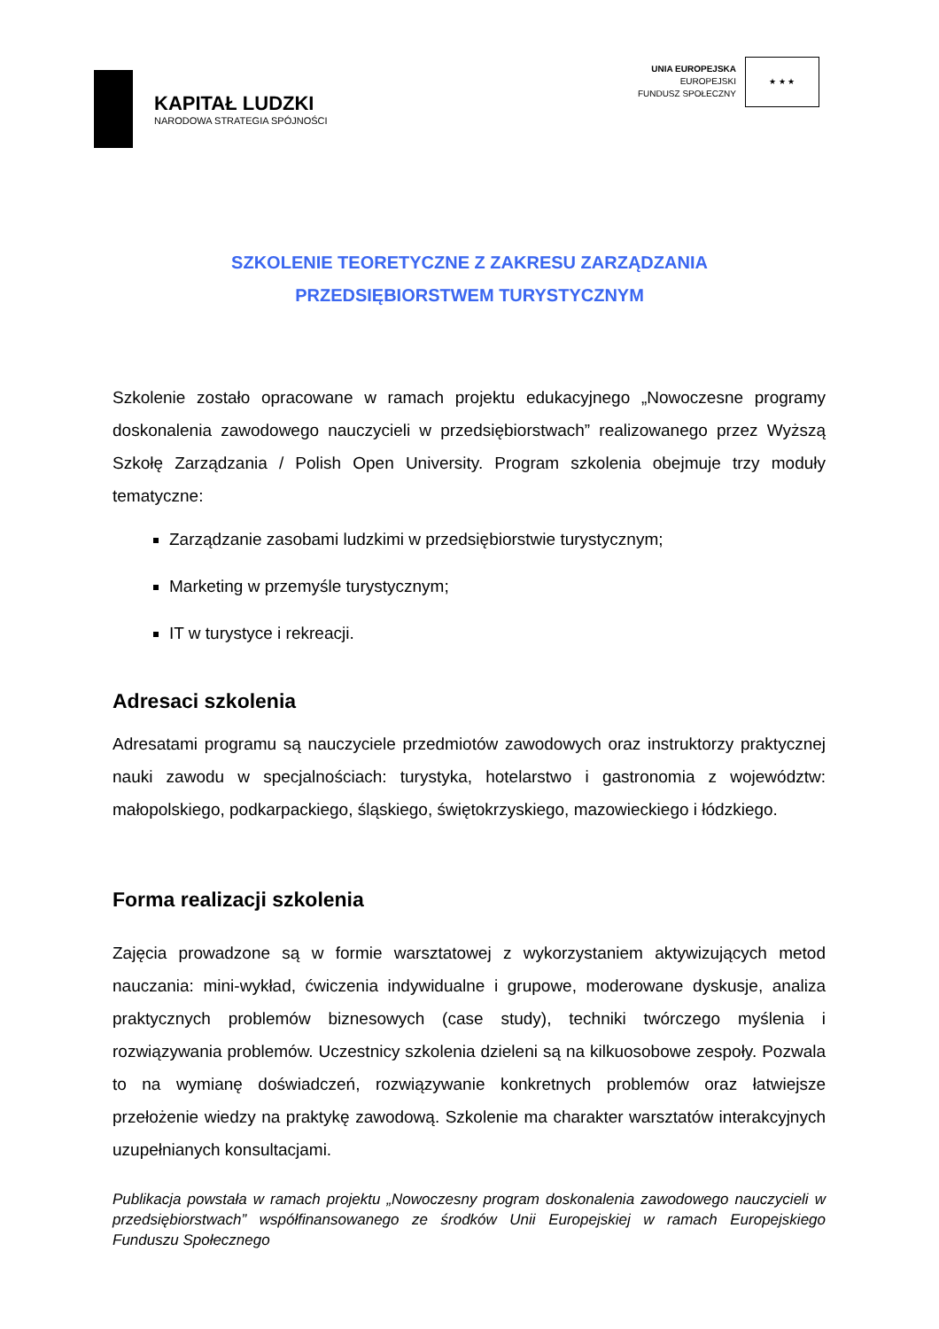KAPITAŁ LUDZKI
NARODOWA STRATEGIA SPÓJNOŚCI
UNIA EUROPEJSKA
EUROPEJSKI
FUNDUSZ SPOŁECZNY
★ ★ ★
SZKOLENIE TEORETYCZNE Z ZAKRESU ZARZĄDZANIA
PRZEDSIĘBIORSTWEM TURYSTYCZNYM
Szkolenie zostało opracowane w ramach projektu edukacyjnego „Nowoczesne programy doskonalenia zawodowego nauczycieli w przedsiębiorstwach” realizowanego przez Wyższą Szkołę Zarządzania / Polish Open University. Program szkolenia obejmuje trzy moduły tematyczne:
Zarządzanie zasobami ludzkimi w przedsiębiorstwie turystycznym;
Marketing w przemyśle turystycznym;
IT w turystyce i rekreacji.
Adresaci szkolenia
Adresatami programu są nauczyciele przedmiotów zawodowych oraz instruktorzy praktycznej nauki zawodu w specjalnościach: turystyka, hotelarstwo i gastronomia z województw: małopolskiego, podkarpackiego, śląskiego, świętokrzyskiego, mazowieckiego i łódzkiego.
Forma realizacji szkolenia
Zajęcia prowadzone są w formie warsztatowej z wykorzystaniem aktywizujących metod nauczania: mini-wykład, ćwiczenia indywidualne i grupowe, moderowane dyskusje, analiza praktycznych problemów biznesowych (case study), techniki twórczego myślenia i rozwiązywania problemów. Uczestnicy szkolenia dzieleni są na kilkuosobowe zespoły. Pozwala to na wymianę doświadczeń, rozwiązywanie konkretnych problemów oraz łatwiejsze przełożenie wiedzy na praktykę zawodową. Szkolenie ma charakter warsztatów interakcyjnych uzupełnianych konsultacjami.
Publikacja powstała w ramach projektu „Nowoczesny program doskonalenia zawodowego nauczycieli w przedsiębiorstwach” współfinansowanego ze środków Unii Europejskiej w ramach Europejskiego Funduszu Społecznego